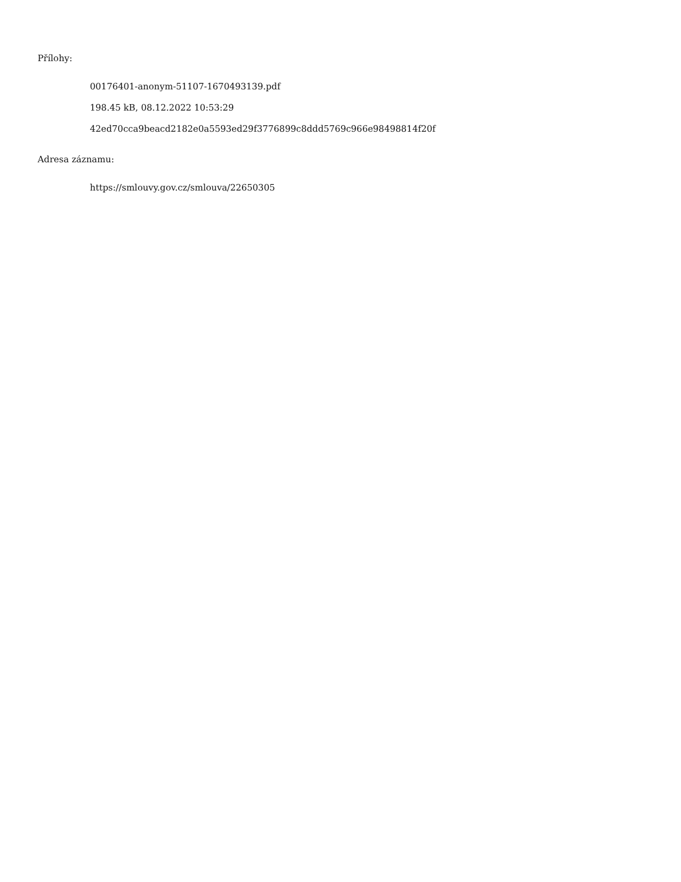Přílohy:
00176401-anonym-51107-1670493139.pdf
198.45 kB, 08.12.2022 10:53:29
42ed70cca9beacd2182e0a5593ed29f3776899c8ddd5769c966e98498814f20f
Adresa záznamu:
https://smlouvy.gov.cz/smlouva/22650305